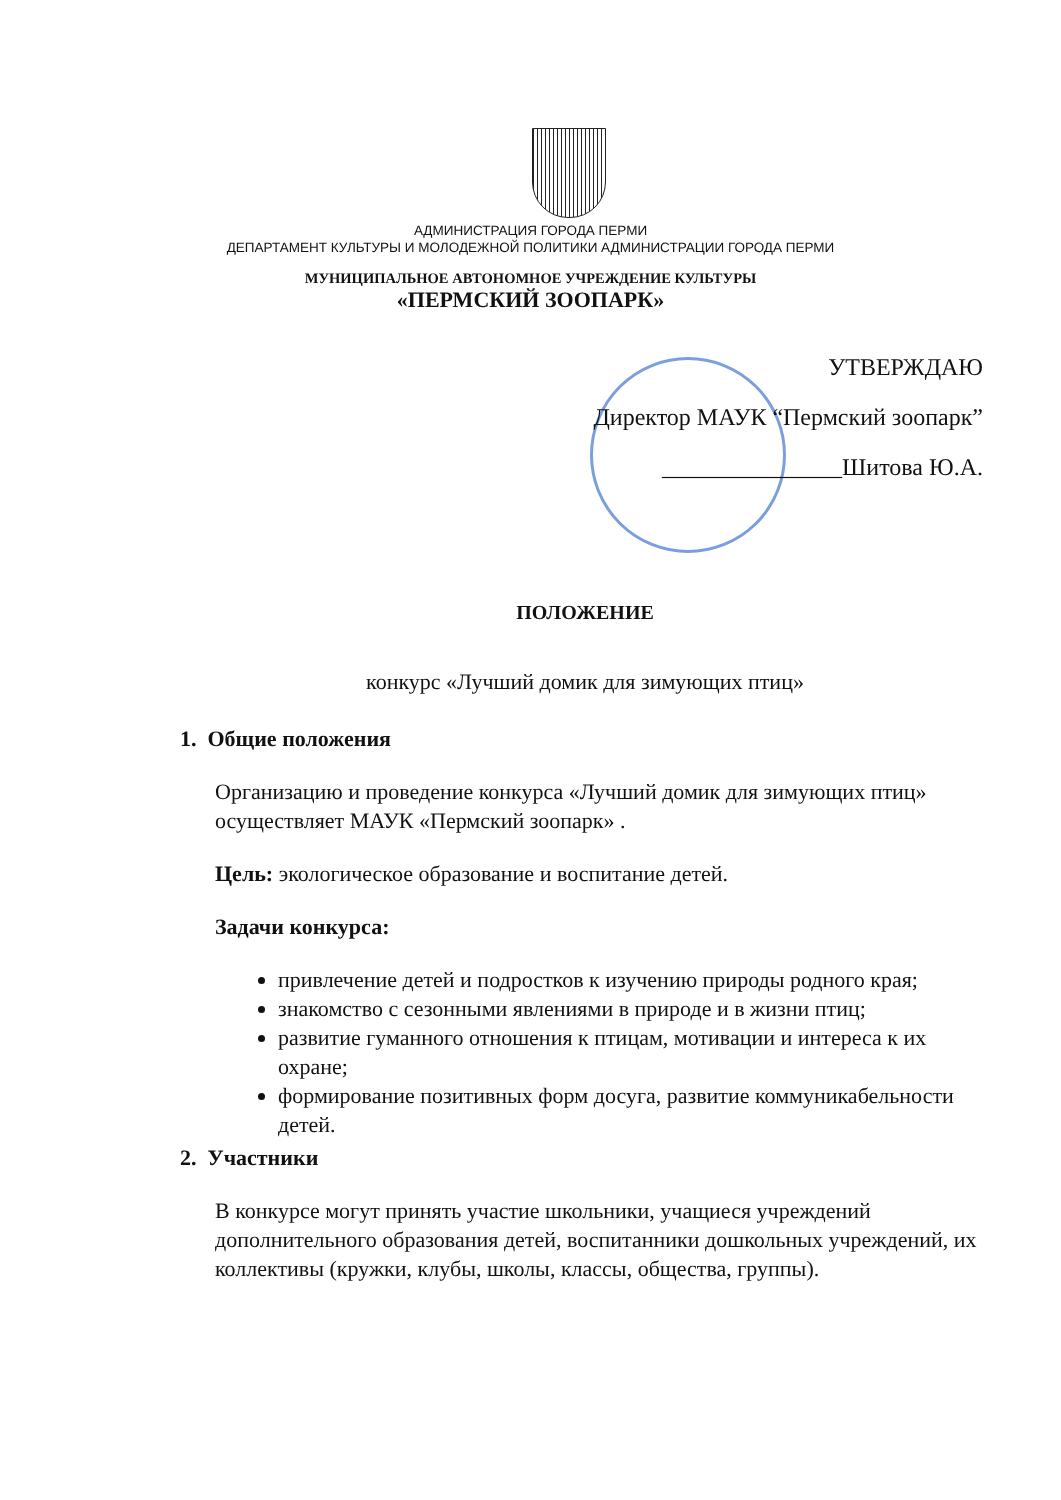АДМИНИСТРАЦИЯ ГОРОДА ПЕРМИ
ДЕПАРТАМЕНТ КУЛЬТУРЫ И МОЛОДЕЖНОЙ ПОЛИТИКИ АДМИНИСТРАЦИИ ГОРОДА ПЕРМИ
МУНИЦИПАЛЬНОЕ АВТОНОМНОЕ УЧРЕЖДЕНИЕ КУЛЬТУРЫ
«ПЕРМСКИЙ ЗООПАРК»
УТВЕРЖДАЮ
Директор МАУК “Пермский зоопарк”
_______________Шитова Ю.А.
ПОЛОЖЕНИЕ
конкурс «Лучший домик для зимующих птиц»
1. Общие положения
Организацию и проведение конкурса «Лучший домик для зимующих птиц» осуществляет МАУК «Пермский зоопарк» .
Цель: экологическое образование и воспитание детей.
Задачи конкурса:
привлечение детей и подростков к изучению природы родного края;
знакомство с сезонными явлениями в природе и в жизни птиц;
развитие гуманного отношения к птицам, мотивации и интереса к их охране;
формирование позитивных форм досуга, развитие коммуникабельности детей.
2. Участники
В конкурсе могут принять участие школьники, учащиеся учреждений дополнительного образования детей, воспитанники дошкольных учреждений, их коллективы (кружки, клубы, школы, классы, общества, группы).